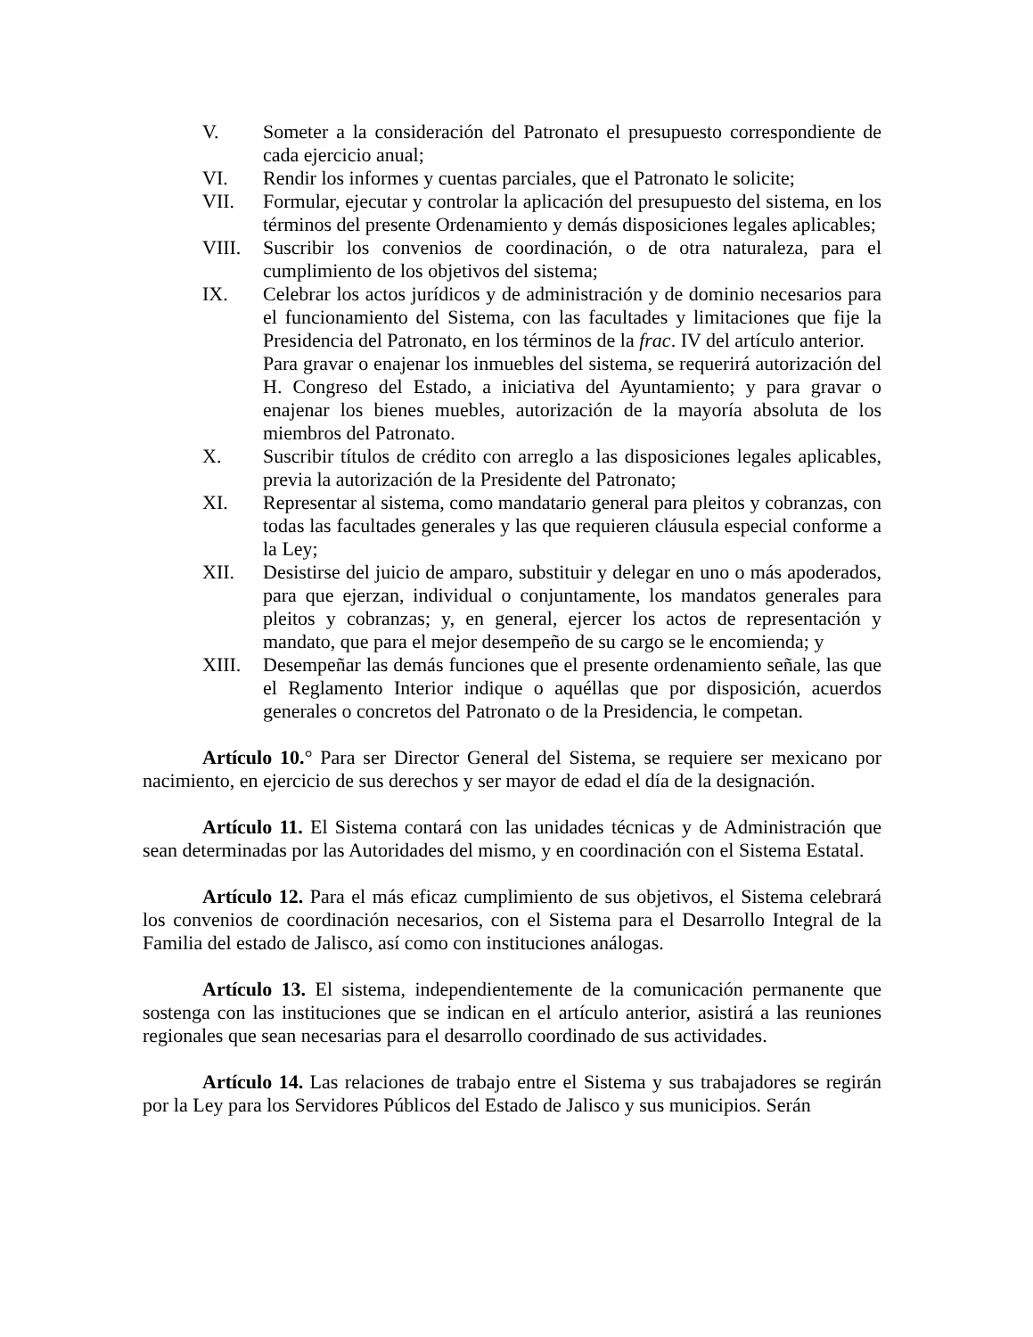V. Someter a la consideración del Patronato el presupuesto correspondiente de cada ejercicio anual;
VI. Rendir los informes y cuentas parciales, que el Patronato le solicite;
VII. Formular, ejecutar y controlar la aplicación del presupuesto del sistema, en los términos del presente Ordenamiento y demás disposiciones legales aplicables;
VIII. Suscribir los convenios de coordinación, o de otra naturaleza, para el cumplimiento de los objetivos del sistema;
IX. Celebrar los actos jurídicos y de administración y de dominio necesarios para el funcionamiento del Sistema, con las facultades y limitaciones que fije la Presidencia del Patronato, en los términos de la frac. IV del artículo anterior.
Para gravar o enajenar los inmuebles del sistema, se requerirá autorización del H. Congreso del Estado, a iniciativa del Ayuntamiento; y para gravar o enajenar los bienes muebles, autorización de la mayoría absoluta de los miembros del Patronato.
X. Suscribir títulos de crédito con arreglo a las disposiciones legales aplicables, previa la autorización de la Presidente del Patronato;
XI. Representar al sistema, como mandatario general para pleitos y cobranzas, con todas las facultades generales y las que requieren cláusula especial conforme a la Ley;
XII. Desistirse del juicio de amparo, substituir y delegar en uno o más apoderados, para que ejerzan, individual o conjuntamente, los mandatos generales para pleitos y cobranzas; y, en general, ejercer los actos de representación y mandato, que para el mejor desempeño de su cargo se le encomienda; y
XIII. Desempeñar las demás funciones que el presente ordenamiento señale, las que el Reglamento Interior indique o aquéllas que por disposición, acuerdos generales o concretos del Patronato o de la Presidencia, le competan.
Artículo 10.° Para ser Director General del Sistema, se requiere ser mexicano por nacimiento, en ejercicio de sus derechos y ser mayor de edad el día de la designación.
Artículo 11. El Sistema contará con las unidades técnicas y de Administración que sean determinadas por las Autoridades del mismo, y en coordinación con el Sistema Estatal.
Artículo 12. Para el más eficaz cumplimiento de sus objetivos, el Sistema celebrará los convenios de coordinación necesarios, con el Sistema para el Desarrollo Integral de la Familia del estado de Jalisco, así como con instituciones análogas.
Artículo 13. El sistema, independientemente de la comunicación permanente que sostenga con las instituciones que se indican en el artículo anterior, asistirá a las reuniones regionales que sean necesarias para el desarrollo coordinado de sus actividades.
Artículo 14. Las relaciones de trabajo entre el Sistema y sus trabajadores se regirán por la Ley para los Servidores Públicos del Estado de Jalisco y sus municipios. Serán